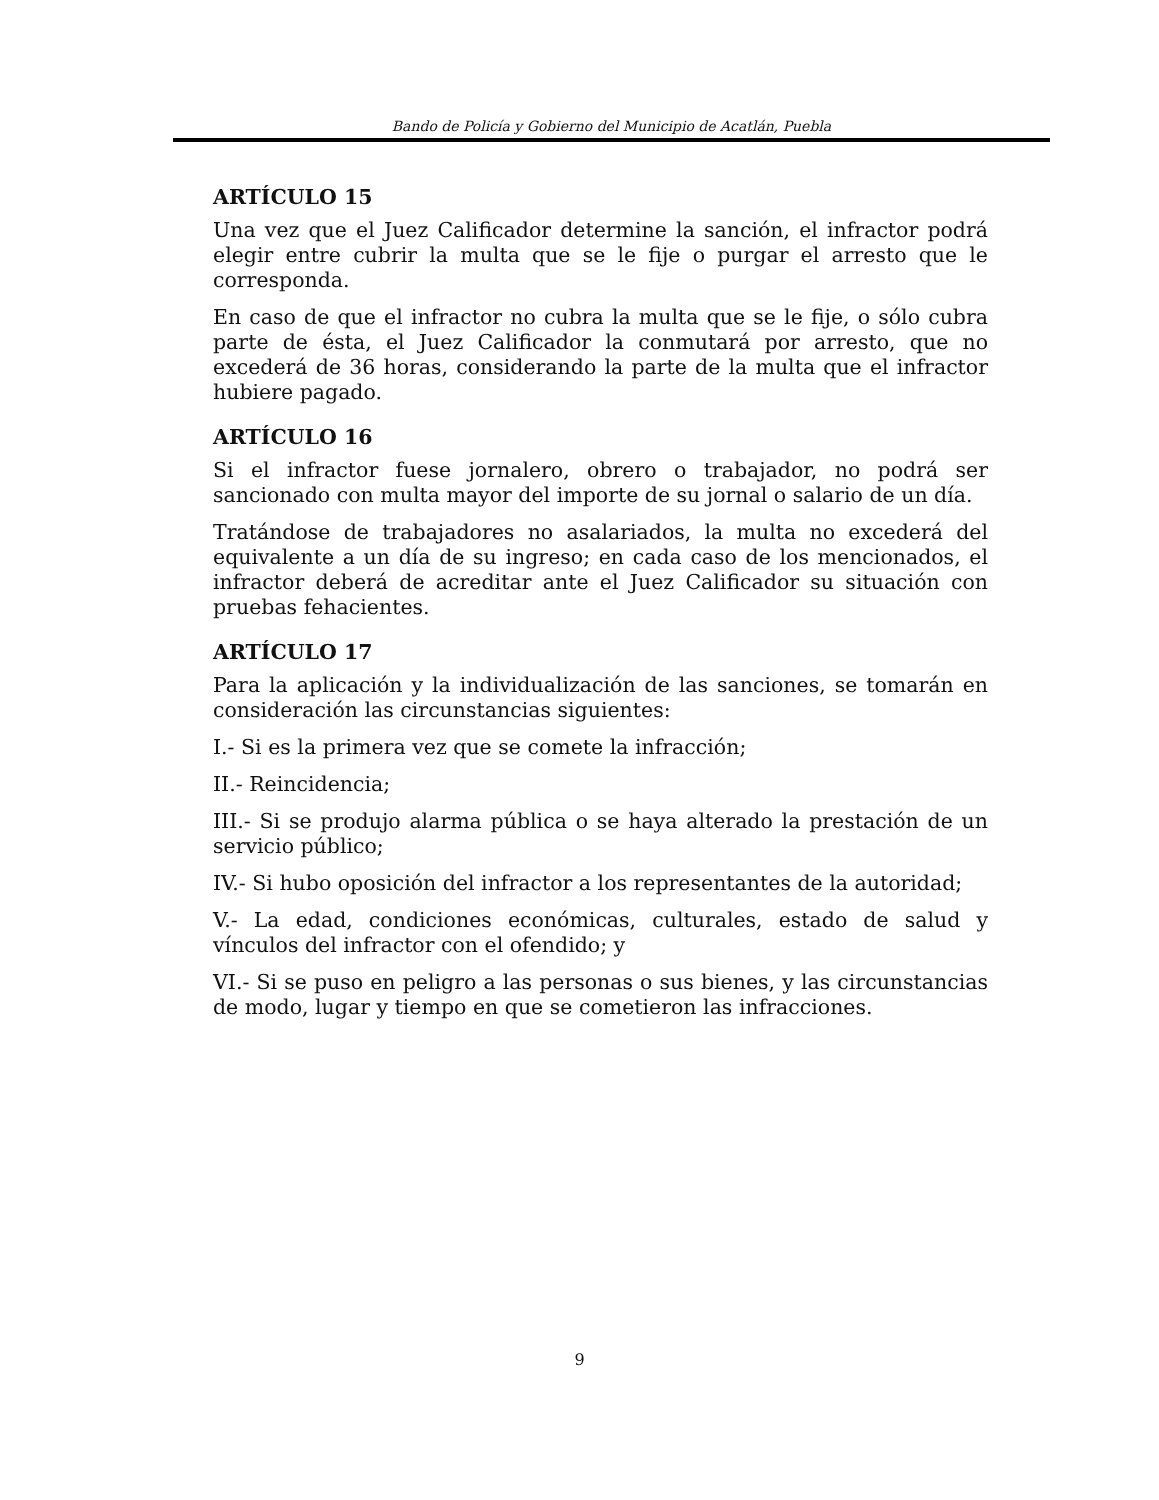Bando de Policía y Gobierno del Municipio de Acatlán, Puebla
ARTÍCULO 15
Una vez que el Juez Calificador determine la sanción, el infractor podrá elegir entre cubrir la multa que se le fije o purgar el arresto que le corresponda.
En caso de que el infractor no cubra la multa que se le fije, o sólo cubra parte de ésta, el Juez Calificador la conmutará por arresto, que no excederá de 36 horas, considerando la parte de la multa que el infractor hubiere pagado.
ARTÍCULO 16
Si el infractor fuese jornalero, obrero o trabajador, no podrá ser sancionado con multa mayor del importe de su jornal o salario de un día.
Tratándose de trabajadores no asalariados, la multa no excederá del equivalente a un día de su ingreso; en cada caso de los mencionados, el infractor deberá de acreditar ante el Juez Calificador su situación con pruebas fehacientes.
ARTÍCULO 17
Para la aplicación y la individualización de las sanciones, se tomarán en consideración las circunstancias siguientes:
I.- Si es la primera vez que se comete la infracción;
II.- Reincidencia;
III.- Si se produjo alarma pública o se haya alterado la prestación de un servicio público;
IV.- Si hubo oposición del infractor a los representantes de la autoridad;
V.- La edad, condiciones económicas, culturales, estado de salud y vínculos del infractor con el ofendido; y
VI.- Si se puso en peligro a las personas o sus bienes, y las circunstancias de modo, lugar y tiempo en que se cometieron las infracciones.
9